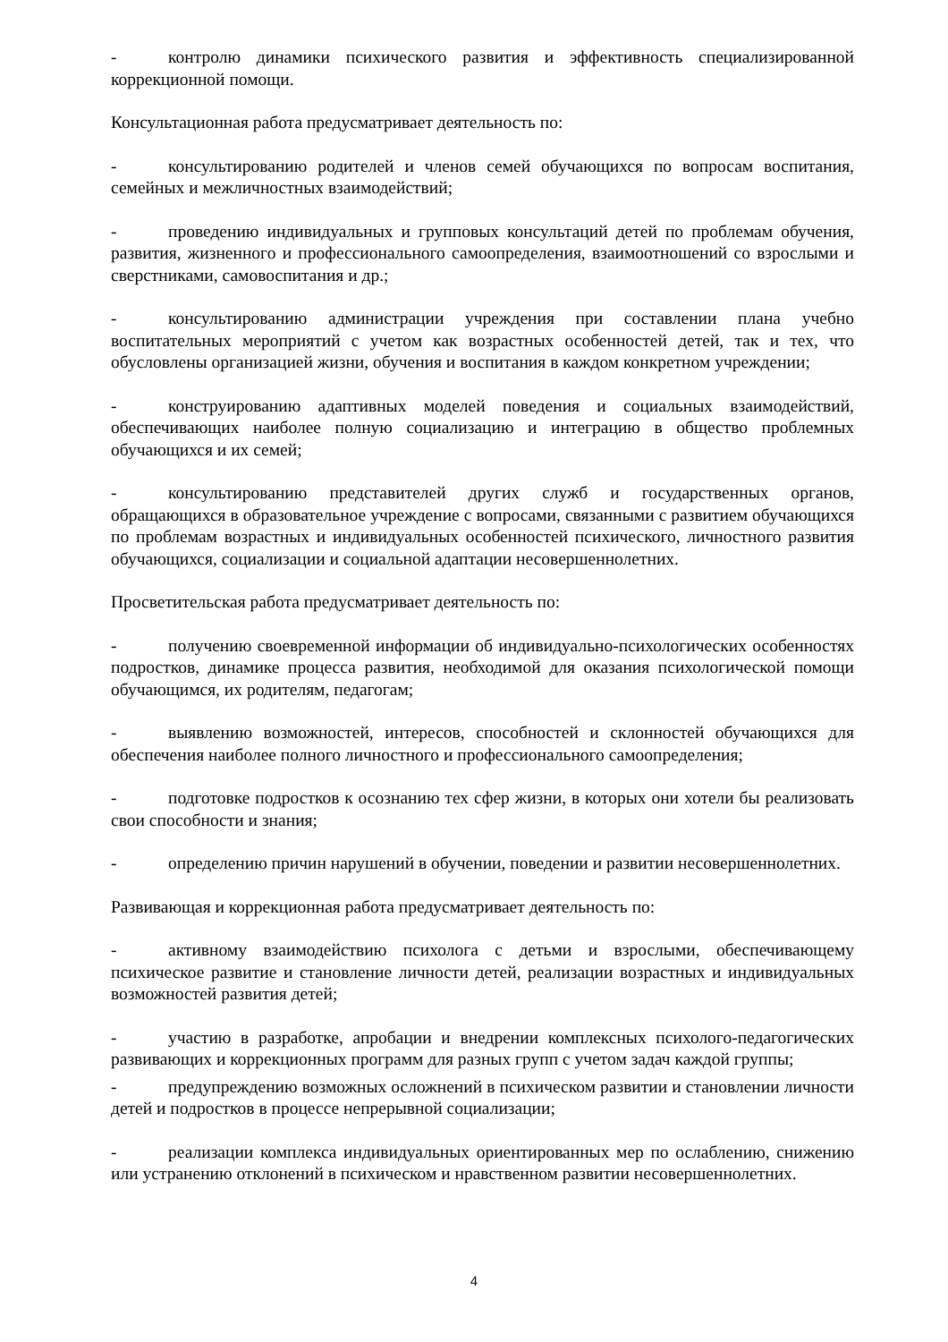- контролю динамики психического развития и эффективность специализированной коррекционной помощи.
Консультационная работа предусматривает деятельность по:
- консультированию родителей и членов семей обучающихся по вопросам воспитания, семейных и межличностных взаимодействий;
- проведению индивидуальных и групповых консультаций детей по проблемам обучения, развития, жизненного и профессионального самоопределения, взаимоотношений со взрослыми и сверстниками, самовоспитания и др.;
- консультированию администрации учреждения при составлении плана учебно воспитательных мероприятий с учетом как возрастных особенностей детей, так и тех, что обусловлены организацией жизни, обучения и воспитания в каждом конкретном учреждении;
- конструированию адаптивных моделей поведения и социальных взаимодействий, обеспечивающих наиболее полную социализацию и интеграцию в общество проблемных обучающихся и их семей;
- консультированию представителей других служб и государственных органов, обращающихся в образовательное учреждение с вопросами, связанными с развитием обучающихся по проблемам возрастных и индивидуальных особенностей психического, личностного развития обучающихся, социализации и социальной адаптации несовершеннолетних.
Просветительская работа предусматривает деятельность по:
- получению своевременной информации об индивидуально-психологических особенностях подростков, динамике процесса развития, необходимой для оказания психологической помощи обучающимся, их родителям, педагогам;
- выявлению возможностей, интересов, способностей и склонностей обучающихся для обеспечения наиболее полного личностного и профессионального самоопределения;
- подготовке подростков к осознанию тех сфер жизни, в которых они хотели бы реализовать свои способности и знания;
- определению причин нарушений в обучении, поведении и развитии несовершеннолетних.
Развивающая и коррекционная работа предусматривает деятельность по:
- активному взаимодействию психолога с детьми и взрослыми, обеспечивающему психическое развитие и становление личности детей, реализации возрастных и индивидуальных возможностей развития детей;
- участию в разработке, апробации и внедрении комплексных психолого-педагогических развивающих и коррекционных программ для разных групп с учетом задач каждой группы;
- предупреждению возможных осложнений в психическом развитии и становлении личности детей и подростков в процессе непрерывной социализации;
- реализации комплекса индивидуальных ориентированных мер по ослаблению, снижению или устранению отклонений в психическом и нравственном развитии несовершеннолетних.
4